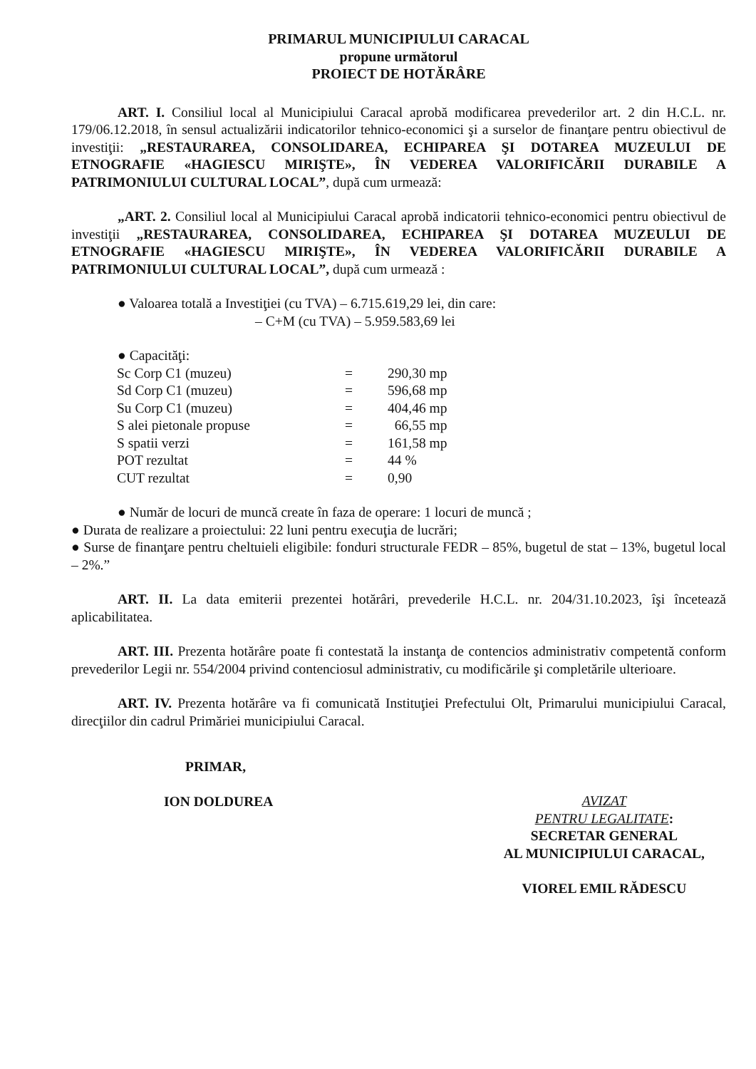PRIMARUL MUNICIPIULUI CARACAL
propune următorul
PROIECT DE HOTĂRÂRE
ART. I. Consiliul local al Municipiului Caracal aprobă modificarea prevederilor art. 2 din H.C.L. nr. 179/06.12.2018, în sensul actualizării indicatorilor tehnico-economici şi a surselor de finanţare pentru obiectivul de investiţii: „RESTAURAREA, CONSOLIDAREA, ECHIPAREA ŞI DOTAREA MUZEULUI DE ETNOGRAFIE «HAGIESCU MIRIŞTE», ÎN VEDEREA VALORIFICĂRII DURABILE A PATRIMONIULUI CULTURAL LOCAL”, după cum urmează:
„ART. 2. Consiliul local al Municipiului Caracal aprobă indicatorii tehnico-economici pentru obiectivul de investiţii „RESTAURAREA, CONSOLIDAREA, ECHIPAREA ŞI DOTAREA MUZEULUI DE ETNOGRAFIE «HAGIESCU MIRIŞTE», ÎN VEDEREA VALORIFICĂRII DURABILE A PATRIMONIULUI CULTURAL LOCAL”, după cum urmează :
● Valoarea totală a Investiţiei (cu TVA) – 6.715.619,29 lei, din care:
– C+M (cu TVA) – 5.959.583,69 lei
● Capacităţi:
| Sc Corp C1 (muzeu) | = | 290,30 mp |
| Sd Corp C1 (muzeu) | = | 596,68 mp |
| Su Corp C1 (muzeu) | = | 404,46 mp |
| S alei pietonale propuse | = | 66,55 mp |
| S spatii verzi | = | 161,58 mp |
| POT rezultat | = | 44 % |
| CUT rezultat | = | 0,90 |
● Număr de locuri de muncă create în faza de operare: 1 locuri de muncă ;
● Durata de realizare a proiectului: 22 luni pentru execuţia de lucrări;
● Surse de finanţare pentru cheltuieli eligibile: fonduri structurale FEDR – 85%, bugetul de stat – 13%, bugetul local – 2%.”
ART. II. La data emiterii prezentei hotărâri, prevederile H.C.L. nr. 204/31.10.2023, îşi încetează aplicabilitatea.
ART. III. Prezenta hotărâre poate fi contestată la instanţa de contencios administrativ competentă conform prevederilor Legii nr. 554/2004 privind contenciosul administrativ, cu modificările şi completările ulterioare.
ART. IV. Prezenta hotărâre va fi comunicată Instituţiei Prefectului Olt, Primarului municipiului Caracal, direcţiilor din cadrul Primăriei municipiului Caracal.
PRIMAR,
ION DOLDUREA
AVIZAT
PENTRU LEGALITATE:
SECRETAR GENERAL
AL MUNICIPIULUI CARACAL,
VIOREL EMIL RĂDESCU